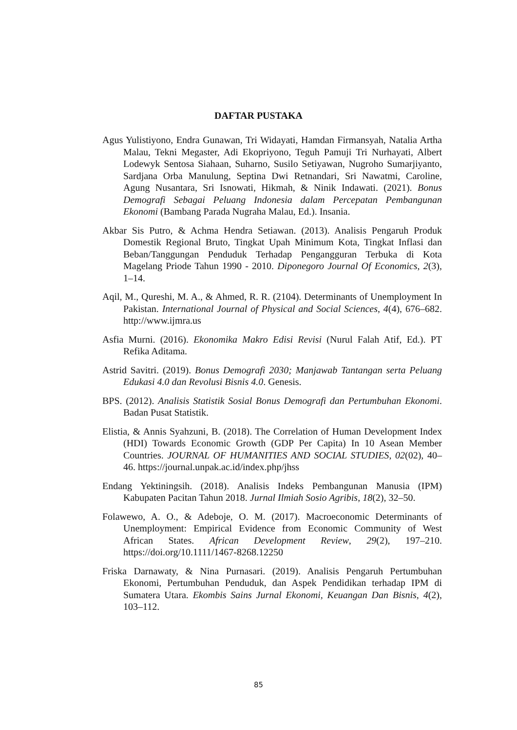DAFTAR PUSTAKA
Agus Yulistiyono, Endra Gunawan, Tri Widayati, Hamdan Firmansyah, Natalia Artha Malau, Tekni Megaster, Adi Ekopriyono, Teguh Pamuji Tri Nurhayati, Albert Lodewyk Sentosa Siahaan, Suharno, Susilo Setiyawan, Nugroho Sumarjiyanto, Sardjana Orba Manulung, Septina Dwi Retnandari, Sri Nawatmi, Caroline, Agung Nusantara, Sri Isnowati, Hikmah, & Ninik Indawati. (2021). Bonus Demografi Sebagai Peluang Indonesia dalam Percepatan Pembangunan Ekonomi (Bambang Parada Nugraha Malau, Ed.). Insania.
Akbar Sis Putro, & Achma Hendra Setiawan. (2013). Analisis Pengaruh Produk Domestik Regional Bruto, Tingkat Upah Minimum Kota, Tingkat Inflasi dan Beban/Tanggungan Penduduk Terhadap Pengangguran Terbuka di Kota Magelang Priode Tahun 1990 - 2010. Diponegoro Journal Of Economics, 2(3), 1–14.
Aqil, M., Qureshi, M. A., & Ahmed, R. R. (2104). Determinants of Unemployment In Pakistan. International Journal of Physical and Social Sciences, 4(4), 676–682. http://www.ijmra.us
Asfia Murni. (2016). Ekonomika Makro Edisi Revisi (Nurul Falah Atif, Ed.). PT Refika Aditama.
Astrid Savitri. (2019). Bonus Demografi 2030; Manjawab Tantangan serta Peluang Edukasi 4.0 dan Revolusi Bisnis 4.0. Genesis.
BPS. (2012). Analisis Statistik Sosial Bonus Demografi dan Pertumbuhan Ekonomi. Badan Pusat Statistik.
Elistia, & Annis Syahzuni, B. (2018). The Correlation of Human Development Index (HDI) Towards Economic Growth (GDP Per Capita) In 10 Asean Member Countries. JOURNAL OF HUMANITIES AND SOCIAL STUDIES, 02(02), 40–46. https://journal.unpak.ac.id/index.php/jhss
Endang Yektiningsih. (2018). Analisis Indeks Pembangunan Manusia (IPM) Kabupaten Pacitan Tahun 2018. Jurnal Ilmiah Sosio Agribis, 18(2), 32–50.
Folawewo, A. O., & Adeboje, O. M. (2017). Macroeconomic Determinants of Unemployment: Empirical Evidence from Economic Community of West African States. African Development Review, 29(2), 197–210. https://doi.org/10.1111/1467-8268.12250
Friska Darnawaty, & Nina Purnasari. (2019). Analisis Pengaruh Pertumbuhan Ekonomi, Pertumbuhan Penduduk, dan Aspek Pendidikan terhadap IPM di Sumatera Utara. Ekombis Sains Jurnal Ekonomi, Keuangan Dan Bisnis, 4(2), 103–112.
85